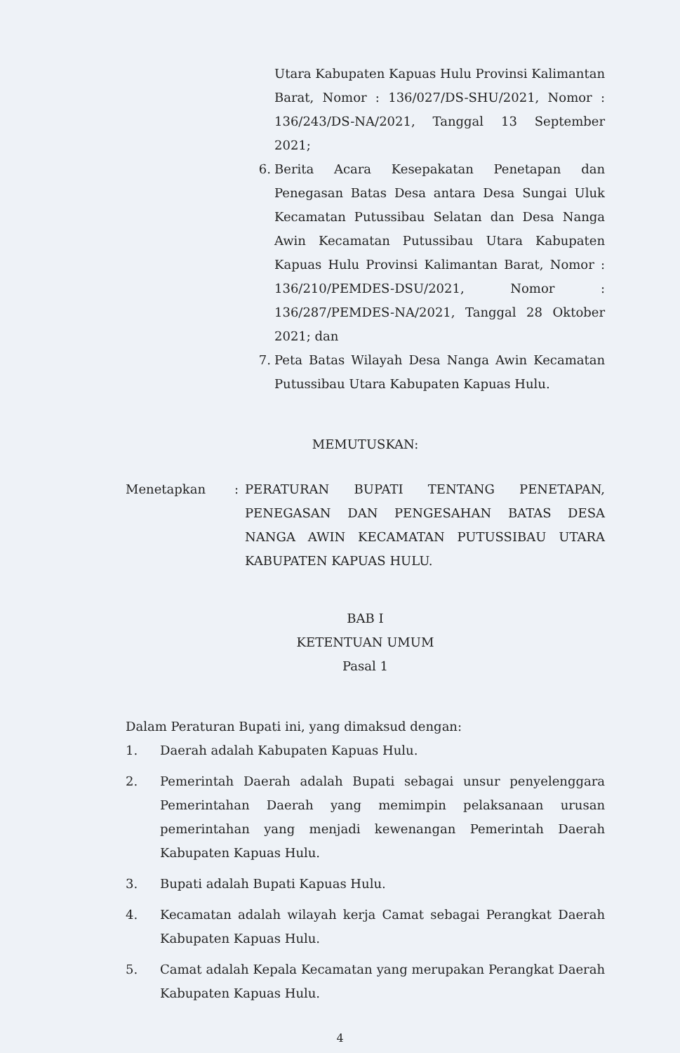Utara Kabupaten Kapuas Hulu Provinsi Kalimantan Barat, Nomor : 136/027/DS-SHU/2021, Nomor : 136/243/DS-NA/2021, Tanggal 13 September 2021;
6. Berita Acara Kesepakatan Penetapan dan Penegasan Batas Desa antara Desa Sungai Uluk Kecamatan Putussibau Selatan dan Desa Nanga Awin Kecamatan Putussibau Utara Kabupaten Kapuas Hulu Provinsi Kalimantan Barat, Nomor : 136/210/PEMDES-DSU/2021, Nomor : 136/287/PEMDES-NA/2021, Tanggal 28 Oktober 2021; dan
7. Peta Batas Wilayah Desa Nanga Awin Kecamatan Putussibau Utara Kabupaten Kapuas Hulu.
MEMUTUSKAN:
Menetapkan: PERATURAN BUPATI TENTANG PENETAPAN, PENEGASAN DAN PENGESAHAN BATAS DESA NANGA AWIN KECAMATAN PUTUSSIBAU UTARA KABUPATEN KAPUAS HULU.
BAB I
KETENTUAN UMUM
Pasal 1
Dalam Peraturan Bupati ini, yang dimaksud dengan:
1. Daerah adalah Kabupaten Kapuas Hulu.
2. Pemerintah Daerah adalah Bupati sebagai unsur penyelenggara Pemerintahan Daerah yang memimpin pelaksanaan urusan pemerintahan yang menjadi kewenangan Pemerintah Daerah Kabupaten Kapuas Hulu.
3. Bupati adalah Bupati Kapuas Hulu.
4. Kecamatan adalah wilayah kerja Camat sebagai Perangkat Daerah Kabupaten Kapuas Hulu.
5. Camat adalah Kepala Kecamatan yang merupakan Perangkat Daerah Kabupaten Kapuas Hulu.
4